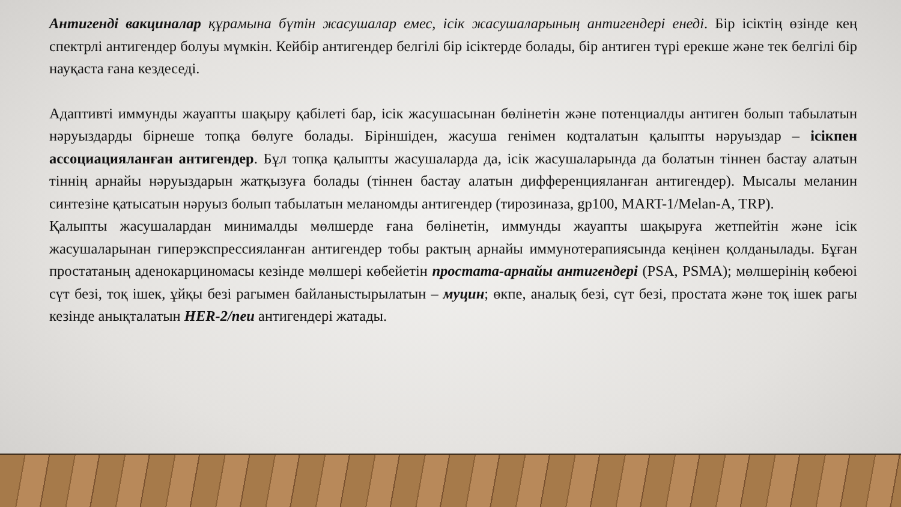Антигенді вакциналар құрамына бүтін жасушалар емес, ісік жасушаларының антигендері енеді. Бір ісіктің өзінде кең спектрлі антигендер болуы мүмкін. Кейбір антигендер белгілі бір ісіктерде болады, бір антиген түрі ерекше және тек белгілі бір науқаста ғана кездеседі.
Адаптивті иммунды жауапты шақыру қабілеті бар, ісік жасушасынан бөлінетін және потенциалды антиген болып табылатын нәруыздарды бірнеше топқа бөлуге болады. Біріншіден, жасуша генімен кодталатын қалыпты нәруыздар – ісікпен ассоциацияланған антигендер. Бұл топқа қалыпты жасушаларда да, ісік жасушаларында да болатын тіннен бастау алатын тіннің арнайы нәруыздарын жатқызуға болады (тіннен бастау алатын дифференцияланған антигендер). Мысалы меланин синтезіне қатысатын нәруыз болып табылатын меланомды антигендер (тирозиназа, gp100, MART-1/Melan-A, TRP).
Қалыпты жасушалардан минималды мөлшерде ғана бөлінетін, иммунды жауапты шақыруға жетпейтін және ісік жасушаларынан гиперэкспрессияланған антигендер тобы рактың арнайы иммунотерапиясында кеңінен қолданылады. Бұған простатаның аденокарциномасы кезінде мөлшері көбейетін простата-арнайы антигендері (PSA, PSMA); мөлшерінің көбеюі сүт безі, тоқ ішек, ұйқы безі рагымен байланыстырылатын – муцин; өкпе, аналық безі, сүт безі, простата және тоқ ішек рагы кезінде анықталатын HER-2/neu антигендері жатады.